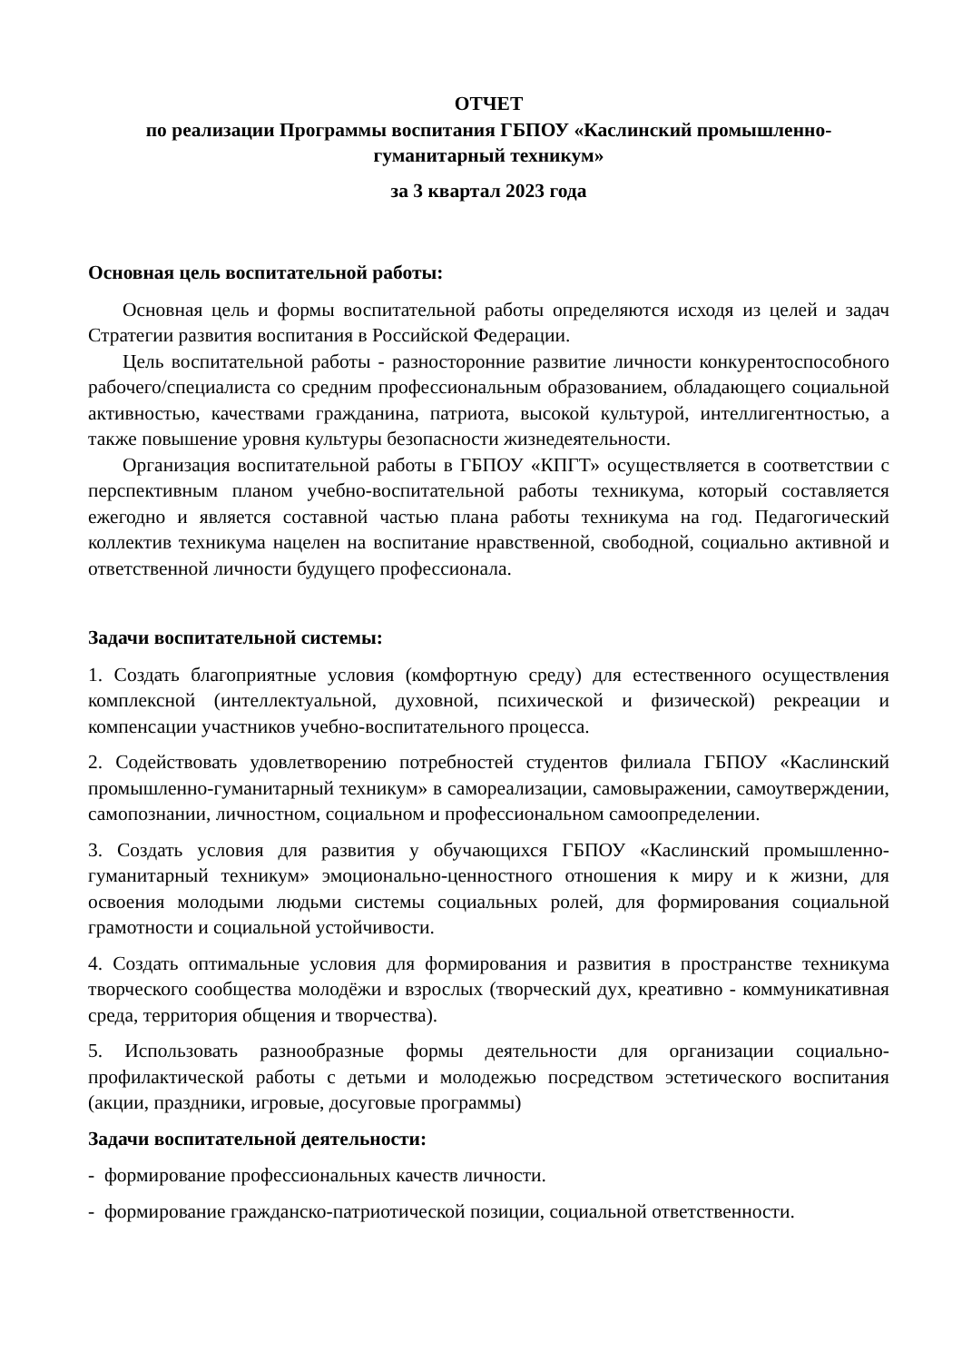ОТЧЕТ
по реализации Программы воспитания ГБПОУ «Каслинский промышленно-гуманитарный техникум»
за 3 квартал 2023 года
Основная цель воспитательной работы:
Основная цель и формы воспитательной работы определяются исходя из целей и задач Стратегии развития воспитания в Российской Федерации.
Цель воспитательной работы - разносторонние развитие личности конкурентоспособного рабочего/специалиста со средним профессиональным образованием, обладающего социальной активностью, качествами гражданина, патриота, высокой культурой, интеллигентностью, а также повышение уровня культуры безопасности жизнедеятельности.
Организация воспитательной работы в ГБПОУ «КПГТ» осуществляется в соответствии с перспективным планом учебно-воспитательной работы техникума, который составляется ежегодно и является составной частью плана работы техникума на год. Педагогический коллектив техникума нацелен на воспитание нравственной, свободной, социально активной и ответственной личности будущего профессионала.
Задачи воспитательной системы:
1. Создать благоприятные условия (комфортную среду) для естественного осуществления комплексной (интеллектуальной, духовной, психической и физической) рекреации и компенсации участников учебно-воспитательного процесса.
2. Содействовать удовлетворению потребностей студентов филиала ГБПОУ «Каслинский промышленно-гуманитарный техникум» в самореализации, самовыражении, самоутверждении, самопознании, личностном, социальном и профессиональном самоопределении.
3. Создать условия для развития у обучающихся ГБПОУ «Каслинский промышленно-гуманитарный техникум» эмоционально-ценностного отношения к миру и к жизни, для освоения молодыми людьми системы социальных ролей, для формирования социальной грамотности и социальной устойчивости.
4. Создать оптимальные условия для формирования и развития в пространстве техникума творческого сообщества молодёжи и взрослых (творческий дух, креативно - коммуникативная среда, территория общения и творчества).
5. Использовать разнообразные формы деятельности для организации социально-профилактической работы с детьми и молодежью посредством эстетического воспитания (акции, праздники, игровые, досуговые программы)
Задачи воспитательной деятельности:
- формирование профессиональных качеств личности.
- формирование гражданско-патриотической позиции, социальной ответственности.